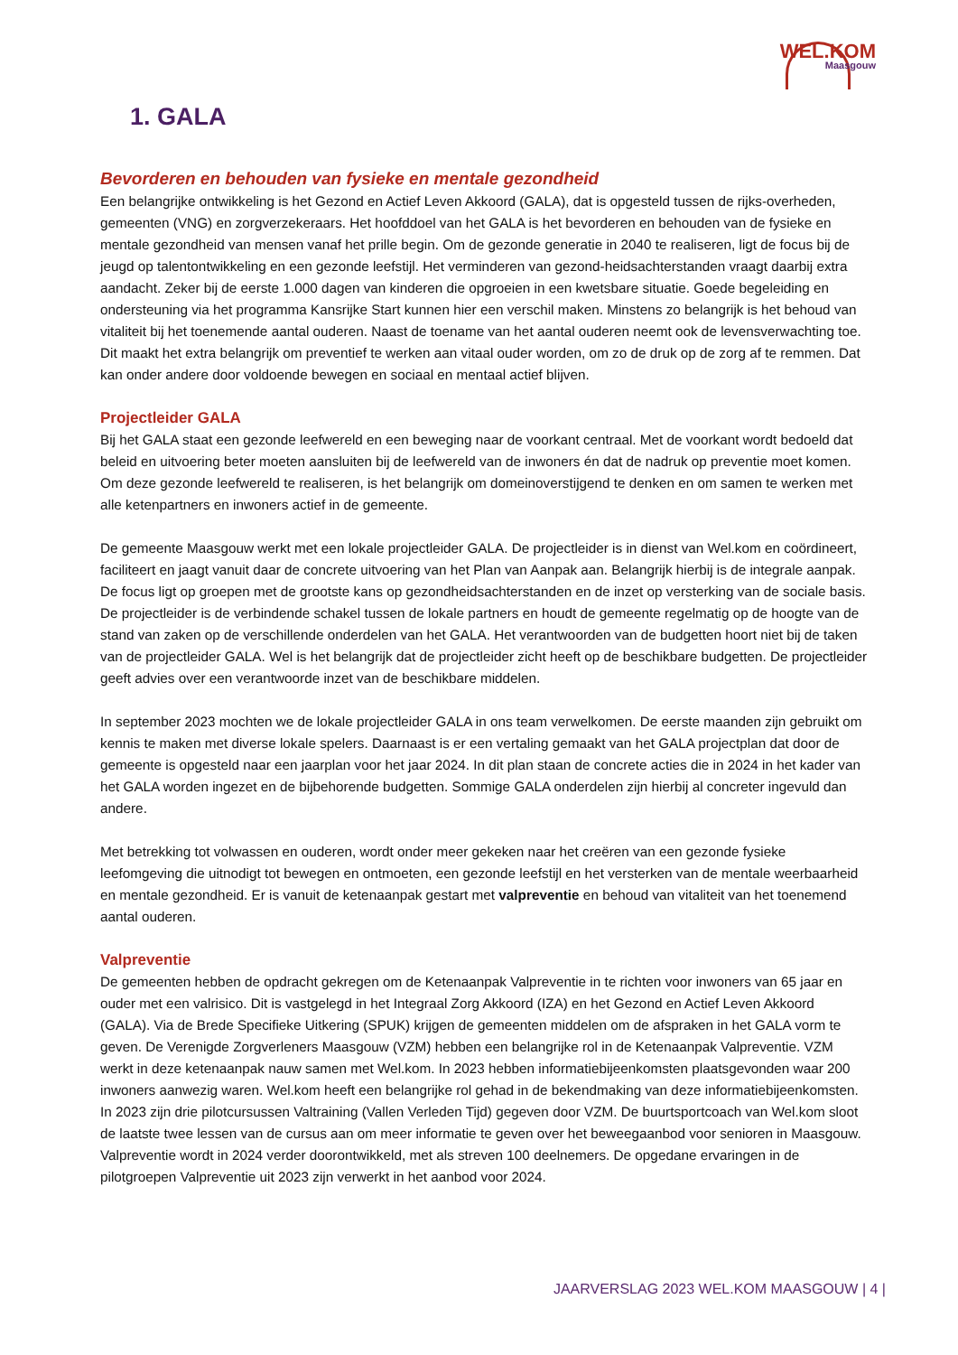WEL.KOM
Maasgouw
1. GALA
Bevorderen en behouden van fysieke en mentale gezondheid
Een belangrijke ontwikkeling is het Gezond en Actief Leven Akkoord (GALA), dat is opgesteld tussen de rijks-overheden, gemeenten (VNG) en zorgverzekeraars. Het hoofddoel van het GALA is het bevorderen en behouden van de fysieke en mentale gezondheid van mensen vanaf het prille begin. Om de gezonde generatie in 2040 te realiseren, ligt de focus bij de jeugd op talentontwikkeling en een gezonde leefstijl. Het verminderen van gezond-heidsachterstanden vraagt daarbij extra aandacht. Zeker bij de eerste 1.000 dagen van kinderen die opgroeien in een kwetsbare situatie. Goede begeleiding en ondersteuning via het programma Kansrijke Start kunnen hier een verschil maken. Minstens zo belangrijk is het behoud van vitaliteit bij het toenemende aantal ouderen. Naast de toename van het aantal ouderen neemt ook de levensverwachting toe. Dit maakt het extra belangrijk om preventief te werken aan vitaal ouder worden, om zo de druk op de zorg af te remmen. Dat kan onder andere door voldoende bewegen en sociaal en mentaal actief blijven.
Projectleider GALA
Bij het GALA staat een gezonde leefwereld en een beweging naar de voorkant centraal. Met de voorkant wordt bedoeld dat beleid en uitvoering beter moeten aansluiten bij de leefwereld van de inwoners én dat de nadruk op preventie moet komen. Om deze gezonde leefwereld te realiseren, is het belangrijk om domeinoverstijgend te denken en om samen te werken met alle ketenpartners en inwoners actief in de gemeente.
De gemeente Maasgouw werkt met een lokale projectleider GALA. De projectleider is in dienst van Wel.kom en coördineert, faciliteert en jaagt vanuit daar de concrete uitvoering van het Plan van Aanpak aan. Belangrijk hierbij is de integrale aanpak. De focus ligt op groepen met de grootste kans op gezondheidsachterstanden en de inzet op versterking van de sociale basis. De projectleider is de verbindende schakel tussen de lokale partners en houdt de gemeente regelmatig op de hoogte van de stand van zaken op de verschillende onderdelen van het GALA. Het verantwoorden van de budgetten hoort niet bij de taken van de projectleider GALA. Wel is het belangrijk dat de projectleider zicht heeft op de beschikbare budgetten. De projectleider geeft advies over een verantwoorde inzet van de beschikbare middelen.
In september 2023 mochten we de lokale projectleider GALA in ons team verwelkomen. De eerste maanden zijn gebruikt om kennis te maken met diverse lokale spelers. Daarnaast is er een vertaling gemaakt van het GALA projectplan dat door de gemeente is opgesteld naar een jaarplan voor het jaar 2024. In dit plan staan de concrete acties die in 2024 in het kader van het GALA worden ingezet en de bijbehorende budgetten. Sommige GALA onderdelen zijn hierbij al concreter ingevuld dan andere.
Met betrekking tot volwassen en ouderen, wordt onder meer gekeken naar het creëren van een gezonde fysieke leefomgeving die uitnodigt tot bewegen en ontmoeten, een gezonde leefstijl en het versterken van de mentale weerbaarheid en mentale gezondheid. Er is vanuit de ketenaanpak gestart met valpreventie en behoud van vitaliteit van het toenemend aantal ouderen.
Valpreventie
De gemeenten hebben de opdracht gekregen om de Ketenaanpak Valpreventie in te richten voor inwoners van 65 jaar en ouder met een valrisico. Dit is vastgelegd in het Integraal Zorg Akkoord (IZA) en het Gezond en Actief Leven Akkoord (GALA). Via de Brede Specifieke Uitkering (SPUK) krijgen de gemeenten middelen om de afspraken in het GALA vorm te geven. De Verenigde Zorgverleners Maasgouw (VZM) hebben een belangrijke rol in de Ketenaanpak Valpreventie. VZM werkt in deze ketenaanpak nauw samen met Wel.kom. In 2023 hebben informatiebijeenkomsten plaatsgevonden waar 200 inwoners aanwezig waren. Wel.kom heeft een belangrijke rol gehad in de bekendmaking van deze informatiebijeenkomsten. In 2023 zijn drie pilotcursussen Valtraining (Vallen Verleden Tijd) gegeven door VZM. De buurtsportcoach van Wel.kom sloot de laatste twee lessen van de cursus aan om meer informatie te geven over het beweegaanbod voor senioren in Maasgouw. Valpreventie wordt in 2024 verder doorontwikkeld, met als streven 100 deelnemers. De opgedane ervaringen in de pilotgroepen Valpreventie uit 2023 zijn verwerkt in het aanbod voor 2024.
JAARVERSLAG 2023 WEL.KOM MAASGOUW | 4 |